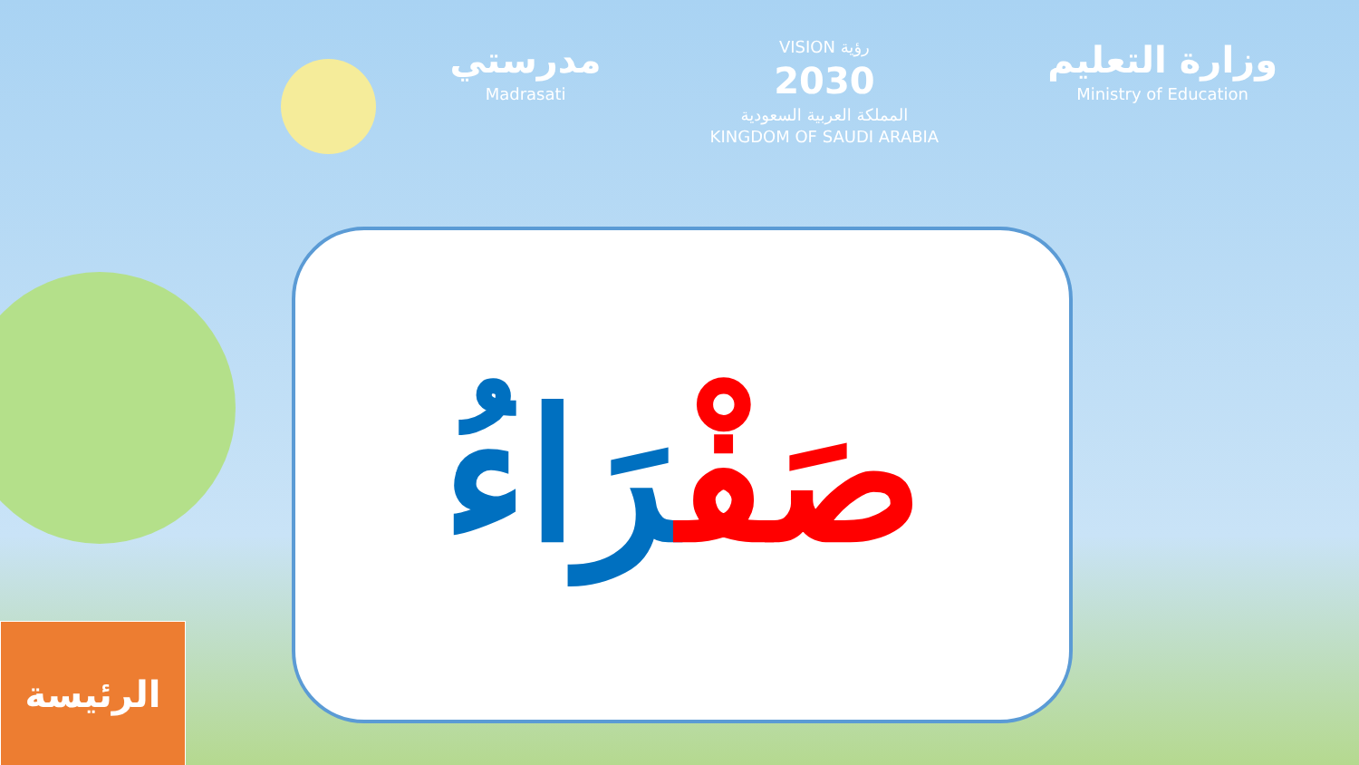مدرستي
Madrasati
VISION رؤية
2030
المملكة العربية السعودية
KINGDOM OF SAUDI ARABIA
وزارة التعليم
Ministry of Education
صَفْرَاءُ
الرئيسة